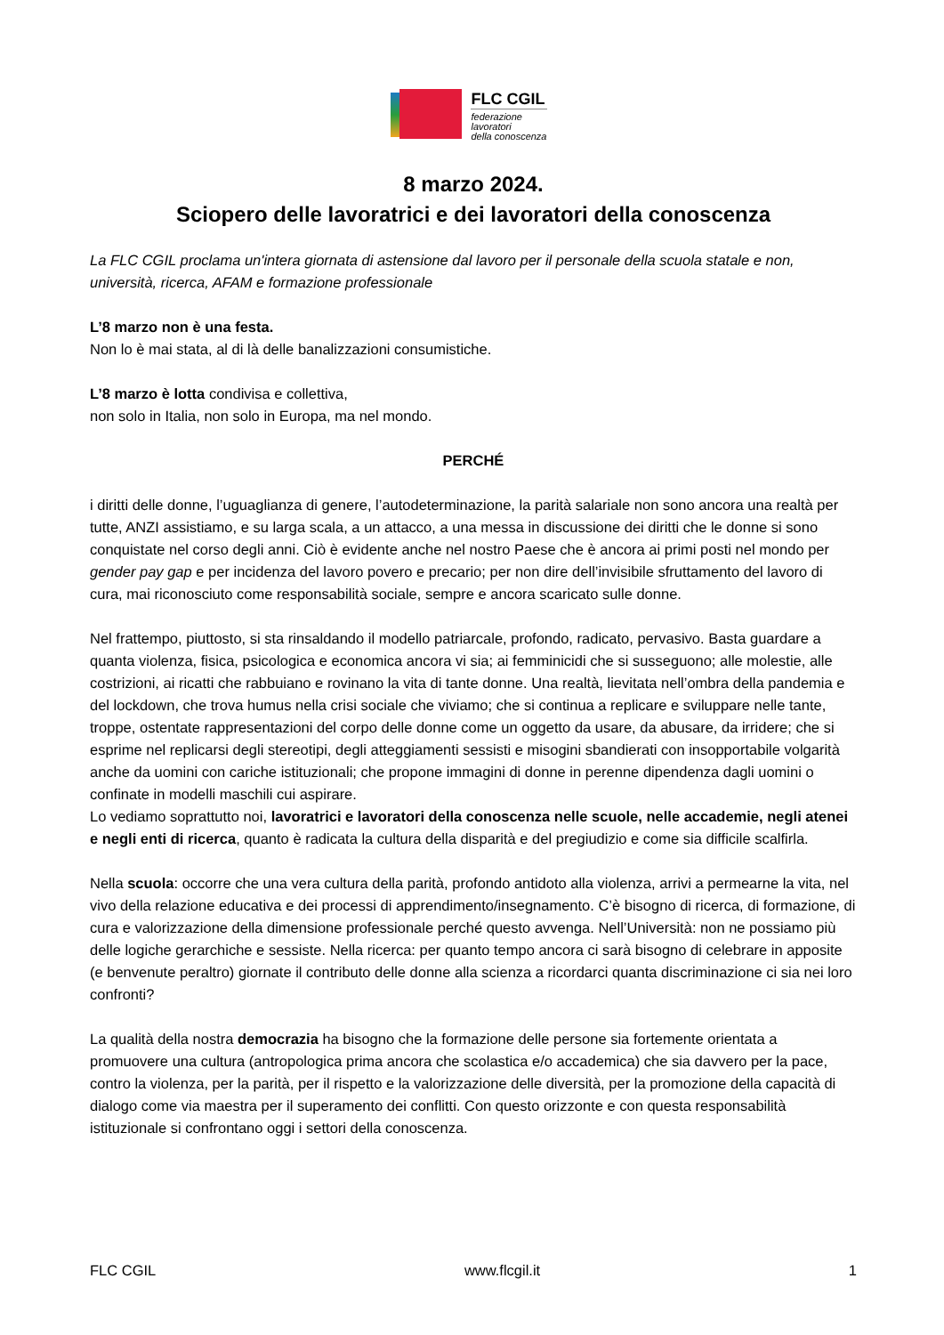FLC CGIL
federazione
lavoratori
della conoscenza
8 marzo 2024.
Sciopero delle lavoratrici e dei lavoratori della conoscenza
La FLC CGIL proclama un'intera giornata di astensione dal lavoro per il personale della scuola statale e non, università, ricerca, AFAM e formazione professionale
L’8 marzo non è una festa.
Non lo è mai stata, al di là delle banalizzazioni consumistiche.
L’8 marzo è lotta condivisa e collettiva,
non solo in Italia, non solo in Europa, ma nel mondo.
PERCHÉ
i diritti delle donne, l’uguaglianza di genere, l’autodeterminazione, la parità salariale non sono ancora una realtà per tutte, ANZI assistiamo, e su larga scala, a un attacco, a una messa in discussione dei diritti che le donne si sono conquistate nel corso degli anni. Ciò è evidente anche nel nostro Paese che è ancora ai primi posti nel mondo per gender pay gap e per incidenza del lavoro povero e precario; per non dire dell’invisibile sfruttamento del lavoro di cura, mai riconosciuto come responsabilità sociale, sempre e ancora scaricato sulle donne.
Nel frattempo, piuttosto, si sta rinsaldando il modello patriarcale, profondo, radicato, pervasivo. Basta guardare a quanta violenza, fisica, psicologica e economica ancora vi sia; ai femminicidi che si susseguono; alle molestie, alle costrizioni, ai ricatti che rabbuiano e rovinano la vita di tante donne. Una realtà, lievitata nell’ombra della pandemia e del lockdown, che trova humus nella crisi sociale che viviamo; che si continua a replicare e sviluppare nelle tante, troppe, ostentate rappresentazioni del corpo delle donne come un oggetto da usare, da abusare, da irridere; che si esprime nel replicarsi degli stereotipi, degli atteggiamenti sessisti e misogini sbandierati con insopportabile volgarità anche da uomini con cariche istituzionali; che propone immagini di donne in perenne dipendenza dagli uomini o confinate in modelli maschili cui aspirare.
Lo vediamo soprattutto noi, lavoratrici e lavoratori della conoscenza nelle scuole, nelle accademie, negli atenei e negli enti di ricerca, quanto è radicata la cultura della disparità e del pregiudizio e come sia difficile scalfirla.
Nella scuola: occorre che una vera cultura della parità, profondo antidoto alla violenza, arrivi a permearne la vita, nel vivo della relazione educativa e dei processi di apprendimento/insegnamento. C’è bisogno di ricerca, di formazione, di cura e valorizzazione della dimensione professionale perché questo avvenga. Nell’Università: non ne possiamo più delle logiche gerarchiche e sessiste. Nella ricerca: per quanto tempo ancora ci sarà bisogno di celebrare in apposite (e benvenute peraltro) giornate il contributo delle donne alla scienza a ricordarci quanta discriminazione ci sia nei loro confronti?
La qualità della nostra democrazia ha bisogno che la formazione delle persone sia fortemente orientata a promuovere una cultura (antropologica prima ancora che scolastica e/o accademica) che sia davvero per la pace, contro la violenza, per la parità, per il rispetto e la valorizzazione delle diversità, per la promozione della capacità di dialogo come via maestra per il superamento dei conflitti. Con questo orizzonte e con questa responsabilità istituzionale si confrontano oggi i settori della conoscenza.
FLC CGIL www.flcgil.it 1